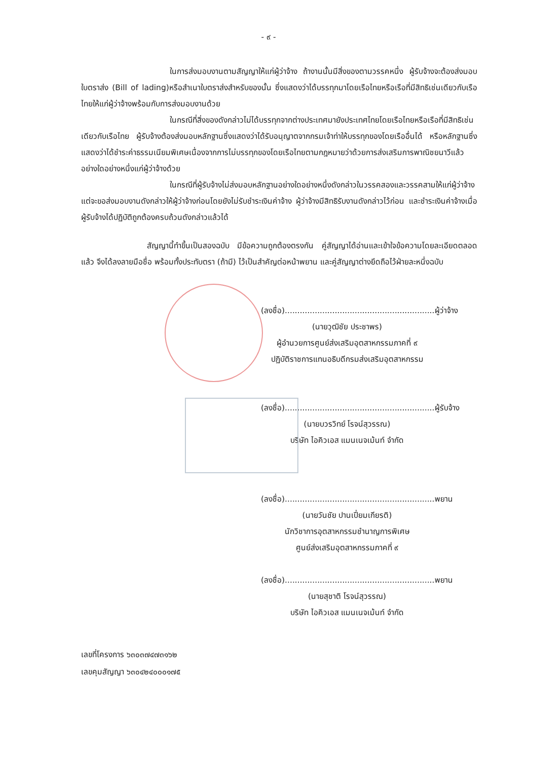- ๙ -
ในการส่งมอบงานตามสัญญาให้แก่ผู้ว่าจ้าง ถ้างานนั้นมีสิ่งของตามวรรคหนึ่ง ผู้รับจ้างจะต้องส่งมอบใบตราส่ง (Bill of lading)หรือสำเนาใบตราส่งสำหรับของนั้น ซึ่งแสดงว่าได้บรรทุกมาโดยเรือไทยหรือเรือที่มีสิทธิเช่นเดียวกับเรือไทยให้แก่ผู้ว่าจ้างพร้อมกับการส่งมอบงานด้วย
ในกรณีที่สิ่งของดังกล่าวไม่ได้บรรทุกจากต่างประเทศมายังประเทศไทยโดยเรือไทยหรือเรือที่มีสิทธิเช่นเดียวกับเรือไทย ผู้รับจ้างต้องส่งมอบหลักฐานซึ่งแสดงว่าได้รับอนุญาตจากกรมเจ้าท่าให้บรรทุกของโดยเรืออื่นได้ หรือหลักฐานซึ่งแสดงว่าได้ชำระค่าธรรมเนียมพิเศษเนื่องจากการไม่บรรทุกของโดยเรือไทยตามกฎหมายว่าด้วยการส่งเสริมการพาณิชยนาวีแล้วอย่างใดอย่างหนึ่งแก่ผู้ว่าจ้างด้วย
ในกรณีที่ผู้รับจ้างไม่ส่งมอบหลักฐานอย่างใดอย่างหนึ่งดังกล่าวในวรรคสองและวรรคสามให้แก่ผู้ว่าจ้าง แต่จะขอส่งมอบงานดังกล่าวให้ผู้ว่าจ้างก่อนโดยยังไม่รับชำระเงินค่าจ้าง ผู้ว่าจ้างมีสิทธิรับงานดังกล่าวไว้ก่อน และชำระเงินค่าจ้างเมื่อผู้รับจ้างได้ปฏิบัติถูกต้องครบถ้วนดังกล่าวแล้วได้
สัญญานี้ทำขึ้นเป็นสองฉบับ มีข้อความถูกต้องตรงกัน คู่สัญญาได้อ่านและเข้าใจข้อความโดยละเอียดตลอดแล้ว จึงได้ลงลายมือชื่อ พร้อมทั้งประทับตรา (ถ้ามี) ไว้เป็นสำคัญต่อหน้าพยาน และคู่สัญญาต่างยึดถือไว้ฝ่ายละหนึ่งฉบับ
(ลงชื่อ)............................................................ผู้ว่าจ้าง
(นายวุฒิชัย ประชาพร)
ผู้อำนวยการศูนย์ส่งเสริมอุตสาหกรรมภาคที่ ๙
ปฏิบัติราชการแทนอธิบดีกรมส่งเสริมอุตสาหกรรม
(ลงชื่อ)............................................................ผู้รับจ้าง
(นายบวรวิทย์ โรจน์สุวรรณ)
บริษัท ไอคิวเอส แมนเนจเม้นท์ จำกัด
(ลงชื่อ)............................................................พยาน
(นายวันชัย ปานเปี่ยมเกียรติ)
นักวิชาการอุตสาหกรรมชำนาญการพิเศษ
ศูนย์ส่งเสริมอุตสาหกรรมภาคที่ ๙
(ลงชื่อ)............................................................พยาน
(นายสุชาติ โรจน์สุวรรณ)
บริษัท ไอคิวเอส แมนเนจเม้นท์ จำกัด
เลขที่โครงการ ๖๓๐๓๗๔๗๓๑๖๒
เลขคุมสัญญา ๖๓๐๔๒๔๐๐๐๑๗๕